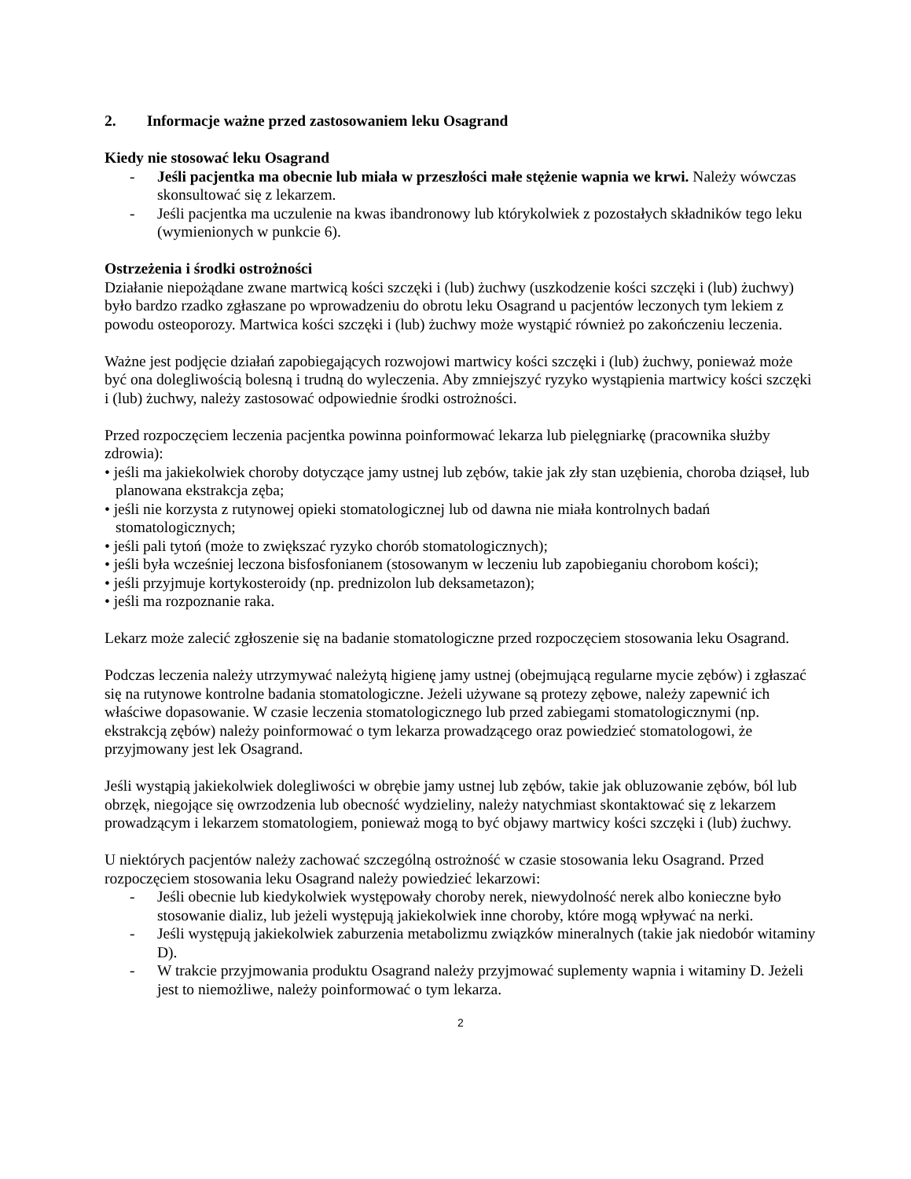2. Informacje ważne przed zastosowaniem leku Osagrand
Kiedy nie stosować leku Osagrand
- Jeśli pacjentka ma obecnie lub miała w przeszłości małe stężenie wapnia we krwi. Należy wówczas skonsultować się z lekarzem.
- Jeśli pacjentka ma uczulenie na kwas ibandronowy lub którykolwiek z pozostałych składników tego leku (wymienionych w punkcie 6).
Ostrzeżenia i środki ostrożności
Działanie niepożądane zwane martwicą kości szczęki i (lub) żuchwy (uszkodzenie kości szczęki i (lub) żuchwy) było bardzo rzadko zgłaszane po wprowadzeniu do obrotu leku Osagrand u pacjentów leczonych tym lekiem z powodu osteoporozy. Martwica kości szczęki i (lub) żuchwy może wystąpić również po zakończeniu leczenia.
Ważne jest podjęcie działań zapobiegających rozwojowi martwicy kości szczęki i (lub) żuchwy, ponieważ może być ona dolegliwością bolesną i trudną do wyleczenia. Aby zmniejszyć ryzyko wystąpienia martwicy kości szczęki i (lub) żuchwy, należy zastosować odpowiednie środki ostrożności.
Przed rozpoczęciem leczenia pacjentka powinna poinformować lekarza lub pielęgniarkę (pracownika służby zdrowia):
• jeśli ma jakiekolwiek choroby dotyczące jamy ustnej lub zębów, takie jak zły stan uzębienia, choroba dziąseł, lub planowana ekstrakcja zęba;
• jeśli nie korzysta z rutynowej opieki stomatologicznej lub od dawna nie miała kontrolnych badań stomatologicznych;
• jeśli pali tytoń (może to zwiększać ryzyko chorób stomatologicznych);
• jeśli była wcześniej leczona bisfosfonianem (stosowanym w leczeniu lub zapobieganiu chorobom kości);
• jeśli przyjmuje kortykosteroidy (np. prednizolon lub deksametazon);
• jeśli ma rozpoznanie raka.
Lekarz może zalecić zgłoszenie się na badanie stomatologiczne przed rozpoczęciem stosowania leku Osagrand.
Podczas leczenia należy utrzymywać należytą higienę jamy ustnej (obejmującą regularne mycie zębów) i zgłaszać się na rutynowe kontrolne badania stomatologiczne. Jeżeli używane są protezy zębowe, należy zapewnić ich właściwe dopasowanie. W czasie leczenia stomatologicznego lub przed zabiegami stomatologicznymi (np. ekstrakcją zębów) należy poinformować o tym lekarza prowadzącego oraz powiedzieć stomatologowi, że przyjmowany jest lek Osagrand.
Jeśli wystąpią jakiekolwiek dolegliwości w obrębie jamy ustnej lub zębów, takie jak obluzowanie zębów, ból lub obrzęk, niegojące się owrzodzenia lub obecność wydzieliny, należy natychmiast skontaktować się z lekarzem prowadzącym i lekarzem stomatologiem, ponieważ mogą to być objawy martwicy kości szczęki i (lub) żuchwy.
U niektórych pacjentów należy zachować szczególną ostrożność w czasie stosowania leku Osagrand. Przed rozpoczęciem stosowania leku Osagrand należy powiedzieć lekarzowi:
- Jeśli obecnie lub kiedykolwiek występowały choroby nerek, niewydolność nerek albo konieczne było stosowanie dializ, lub jeżeli występują jakiekolwiek inne choroby, które mogą wpływać na nerki.
- Jeśli występują jakiekolwiek zaburzenia metabolizmu związków mineralnych (takie jak niedobór witaminy D).
- W trakcie przyjmowania produktu Osagrand należy przyjmować suplementy wapnia i witaminy D. Jeżeli jest to niemożliwe, należy poinformować o tym lekarza.
2